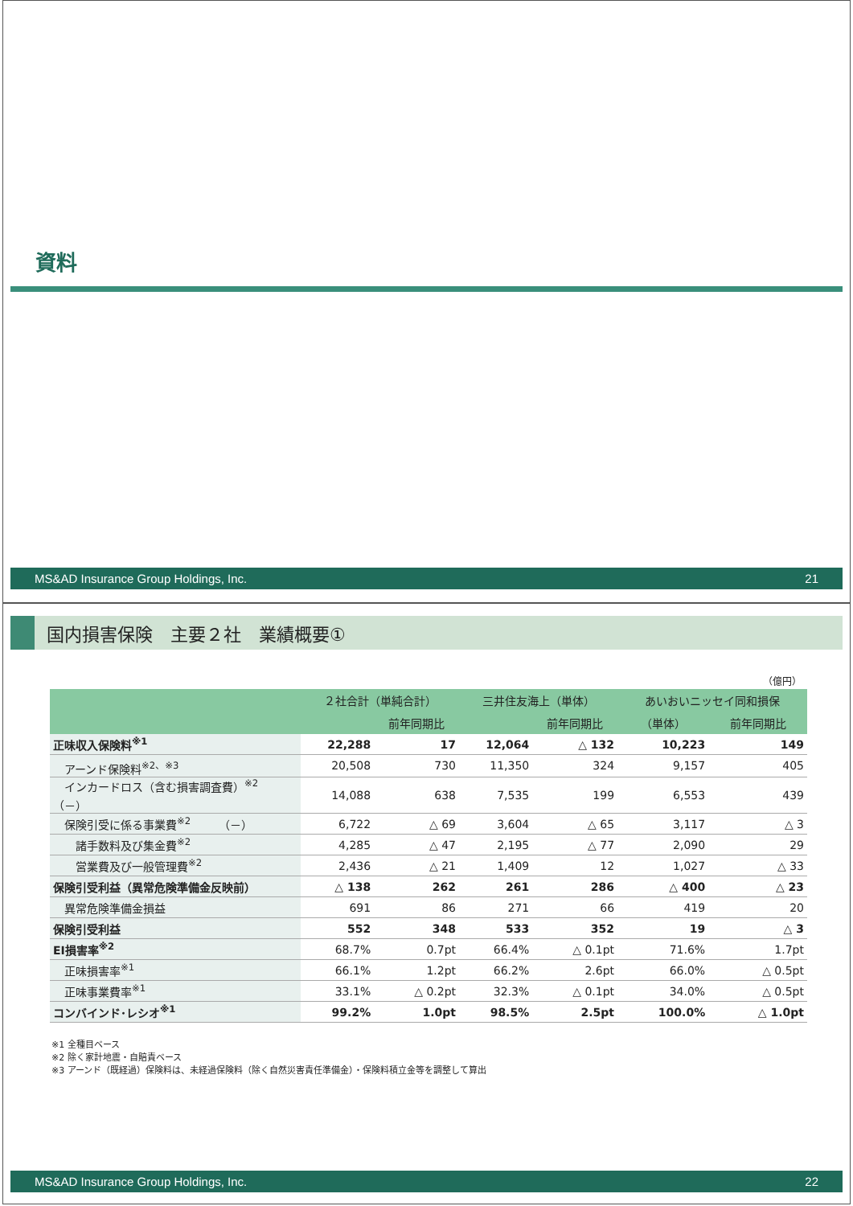資料
MS&AD Insurance Group Holdings, Inc. 21
国内損害保険　主要２社　業績概要①
（億円）
| | ２社合計（単純合計） | | 三井住友海上（単体） | | あいおいニッセイ同和損保 | |
| --- | --- | --- | --- | --- | --- | --- |
| | | 前年同期比 | | 前年同期比 | （単体） | 前年同期比 |
| 正味収入保険料<sup>※1</sup> | 22,288 | 17 | 12,064 | △ 132 | 10,223 | 149 |
| アーンド保険料<sup>※2、※3</sup> | 20,508 | 730 | 11,350 | 324 | 9,157 | 405 |
| インカードロス（含む損害調査費）<sup>※2</sup> （－） | 14,088 | 638 | 7,535 | 199 | 6,553 | 439 |
| 保険引受に係る事業費<sup>※2</sup> （－） | 6,722 | △ 69 | 3,604 | △ 65 | 3,117 | △ 3 |
| 諸手数料及び集金費<sup>※2</sup> | 4,285 | △ 47 | 2,195 | △ 77 | 2,090 | 29 |
| 営業費及び一般管理費<sup>※2</sup> | 2,436 | △ 21 | 1,409 | 12 | 1,027 | △ 33 |
| 保険引受利益（異常危険準備金反映前） | △ 138 | 262 | 261 | 286 | △ 400 | △ 23 |
| 異常危険準備金損益 | 691 | 86 | 271 | 66 | 419 | 20 |
| 保険引受利益 | 552 | 348 | 533 | 352 | 19 | △ 3 |
| EI損害率<sup>※2</sup> | 68.7% | 0.7pt | 66.4% | △ 0.1pt | 71.6% | 1.7pt |
| 正味損害率<sup>※1</sup> | 66.1% | 1.2pt | 66.2% | 2.6pt | 66.0% | △ 0.5pt |
| 正味事業費率<sup>※1</sup> | 33.1% | △ 0.2pt | 32.3% | △ 0.1pt | 34.0% | △ 0.5pt |
| コンバインド･レシオ<sup>※1</sup> | 99.2% | 1.0pt | 98.5% | 2.5pt | 100.0% | △ 1.0pt |
※1 全種目ベース
※2 除く家計地震・自賠責ベース
※3 アーンド（既経過）保険料は、未経過保険料（除く自然災害責任準備金）・保険料積立金等を調整して算出
MS&AD Insurance Group Holdings, Inc. 22